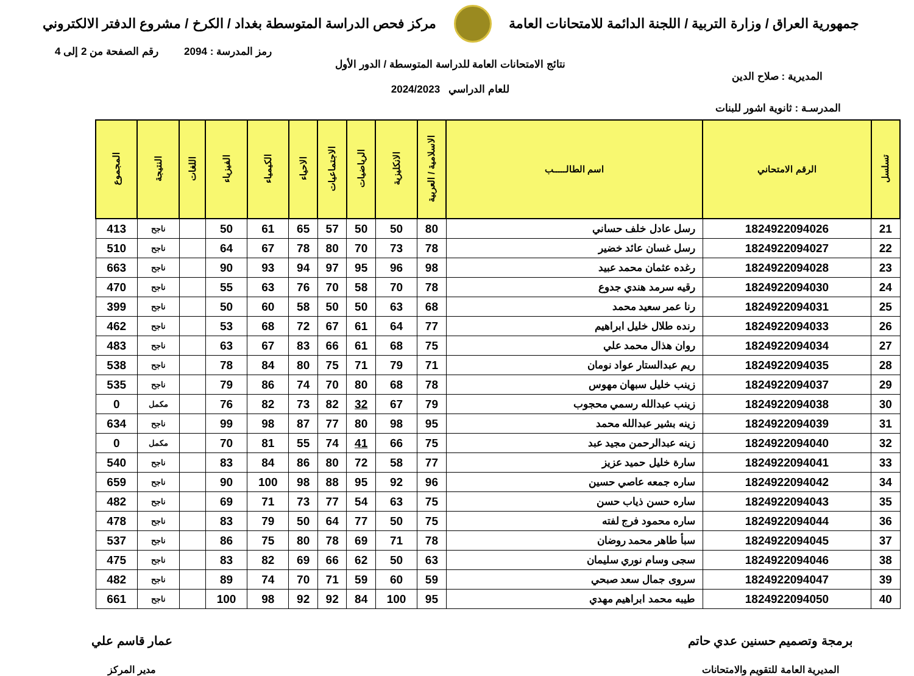جمهورية العراق / وزارة التربية / اللجنة الدائمة للامتحانات العامة
مركز فحص الدراسة المتوسطة بغداد / الكرخ / مشروع الدفتر الالكتروني
رمز المدرسة : 2094 رقم الصفحة من 2 إلى 4
المديرية : صلاح الدين
نتائج الامتحانات العامة للدراسة المتوسطة / الدور الأول
للعام الدراسي 2024/2023
المدرسـة : ثانوية اشور للبنات
| تسلسل | الرقم الامتحاني | اسم الطالـــــب | الاسلامية / العربية | الانكليزية | الرياضيات | الاجتماعيات | الاحياء | الكيمياء | الفيزياء | اللغات | النتيجة | المجموع |
| --- | --- | --- | --- | --- | --- | --- | --- | --- | --- | --- | --- | --- |
| 21 | 1824922094026 | رسل عادل خلف حساني | 80 | 50 | 50 | 57 | 65 | 61 | 50 | | ناجح | 413 |
| 22 | 1824922094027 | رسل غسان عائد خضير | 78 | 73 | 70 | 80 | 78 | 67 | 64 | | ناجح | 510 |
| 23 | 1824922094028 | رغده عثمان محمد عبيد | 98 | 96 | 95 | 97 | 94 | 93 | 90 | | ناجح | 663 |
| 24 | 1824922094030 | رقيه سرمد هندي جدوع | 78 | 70 | 58 | 70 | 76 | 63 | 55 | | ناجح | 470 |
| 25 | 1824922094031 | رنا عمر سعيد محمد | 68 | 63 | 50 | 50 | 58 | 60 | 50 | | ناجح | 399 |
| 26 | 1824922094033 | رنده طلال خليل ابراهيم | 77 | 64 | 61 | 67 | 72 | 68 | 53 | | ناجح | 462 |
| 27 | 1824922094034 | روان هذال محمد علي | 75 | 68 | 61 | 66 | 83 | 67 | 63 | | ناجح | 483 |
| 28 | 1824922094035 | ريم عبدالستار عواد نومان | 71 | 79 | 71 | 75 | 80 | 84 | 78 | | ناجح | 538 |
| 29 | 1824922094037 | زينب خليل سبهان مهوس | 78 | 68 | 80 | 70 | 74 | 86 | 79 | | ناجح | 535 |
| 30 | 1824922094038 | زينب عبدالله رسمي محجوب | 79 | 67 | 32 | 82 | 73 | 82 | 76 | | مكمل | 0 |
| 31 | 1824922094039 | زينه بشير عبدالله محمد | 95 | 98 | 80 | 77 | 87 | 98 | 99 | | ناجح | 634 |
| 32 | 1824922094040 | زينه عبدالرحمن مجيد عبد | 75 | 66 | 41 | 74 | 55 | 81 | 70 | | مكمل | 0 |
| 33 | 1824922094041 | سارة خليل حميد عزيز | 77 | 58 | 72 | 80 | 86 | 84 | 83 | | ناجح | 540 |
| 34 | 1824922094042 | ساره جمعه عاصي حسين | 96 | 92 | 95 | 88 | 98 | 100 | 90 | | ناجح | 659 |
| 35 | 1824922094043 | ساره حسن ذياب حسن | 75 | 63 | 54 | 77 | 73 | 71 | 69 | | ناجح | 482 |
| 36 | 1824922094044 | ساره محمود فرج لفته | 75 | 50 | 77 | 64 | 50 | 79 | 83 | | ناجح | 478 |
| 37 | 1824922094045 | سبأ طاهر محمد روضان | 78 | 71 | 69 | 78 | 80 | 75 | 86 | | ناجح | 537 |
| 38 | 1824922094046 | سجى وسام نوري سليمان | 63 | 50 | 62 | 66 | 69 | 82 | 83 | | ناجح | 475 |
| 39 | 1824922094047 | سروى جمال سعد صبحي | 59 | 60 | 59 | 71 | 70 | 74 | 89 | | ناجح | 482 |
| 40 | 1824922094050 | طيبه محمد ابراهيم مهدي | 95 | 100 | 84 | 92 | 92 | 98 | 100 | | ناجح | 661 |
برمجة وتصميم حسنين عدي حاتم
المديرية العامة للتقويم والامتحانات
عمار قاسم علي
مدير المركز